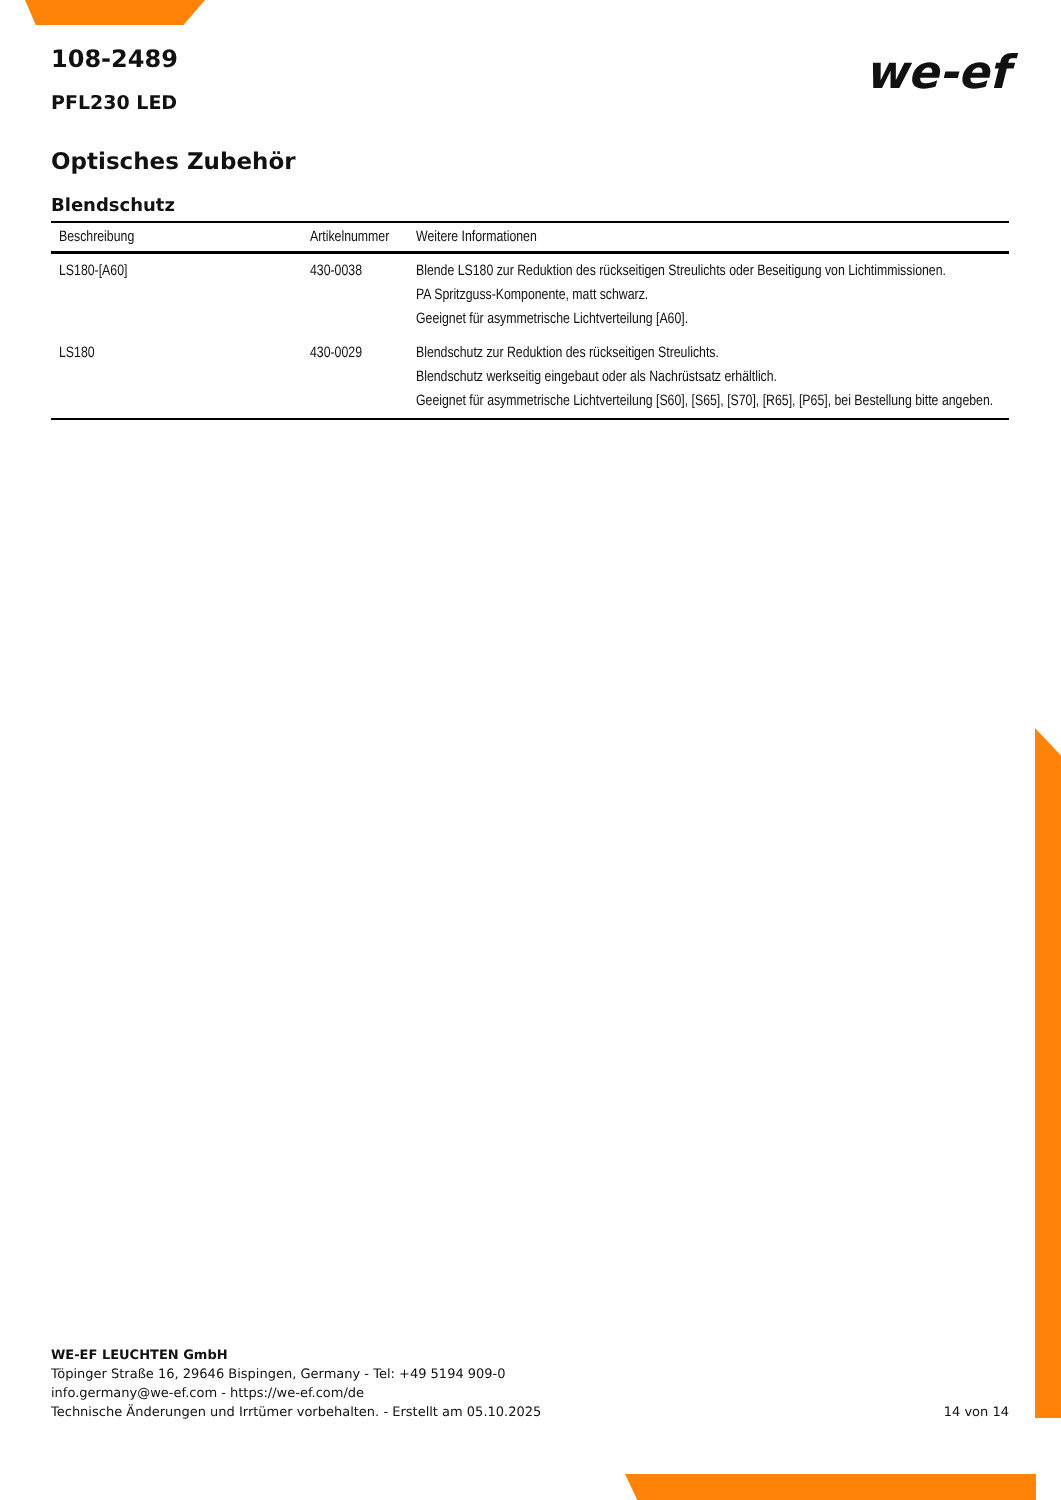we-ef
108-2489
PFL230 LED
Optisches Zubehör
Blendschutz
| Beschreibung | Artikelnummer | Weitere Informationen |
| --- | --- | --- |
| LS180-[A60] | 430-0038 | Blende LS180 zur Reduktion des rückseitigen Streulichts oder Beseitigung von Lichtimmissionen. PA Spritzguss-Komponente, matt schwarz. Geeignet für asymmetrische Lichtverteilung [A60]. |
| LS180 | 430-0029 | Blendschutz zur Reduktion des rückseitigen Streulichts. Blendschutz werkseitig eingebaut oder als Nachrüstsatz erhältlich. Geeignet für asymmetrische Lichtverteilung [S60], [S65], [S70], [R65], [P65], bei Bestellung bitte angeben. |
WE-EF LEUCHTEN GmbH
Töpinger Straße 16, 29646 Bispingen, Germany - Tel: +49 5194 909-0
info.germany@we-ef.com - https://we-ef.com/de
Technische Änderungen und Irrtümer vorbehalten. - Erstellt am 05.10.2025 14 von 14